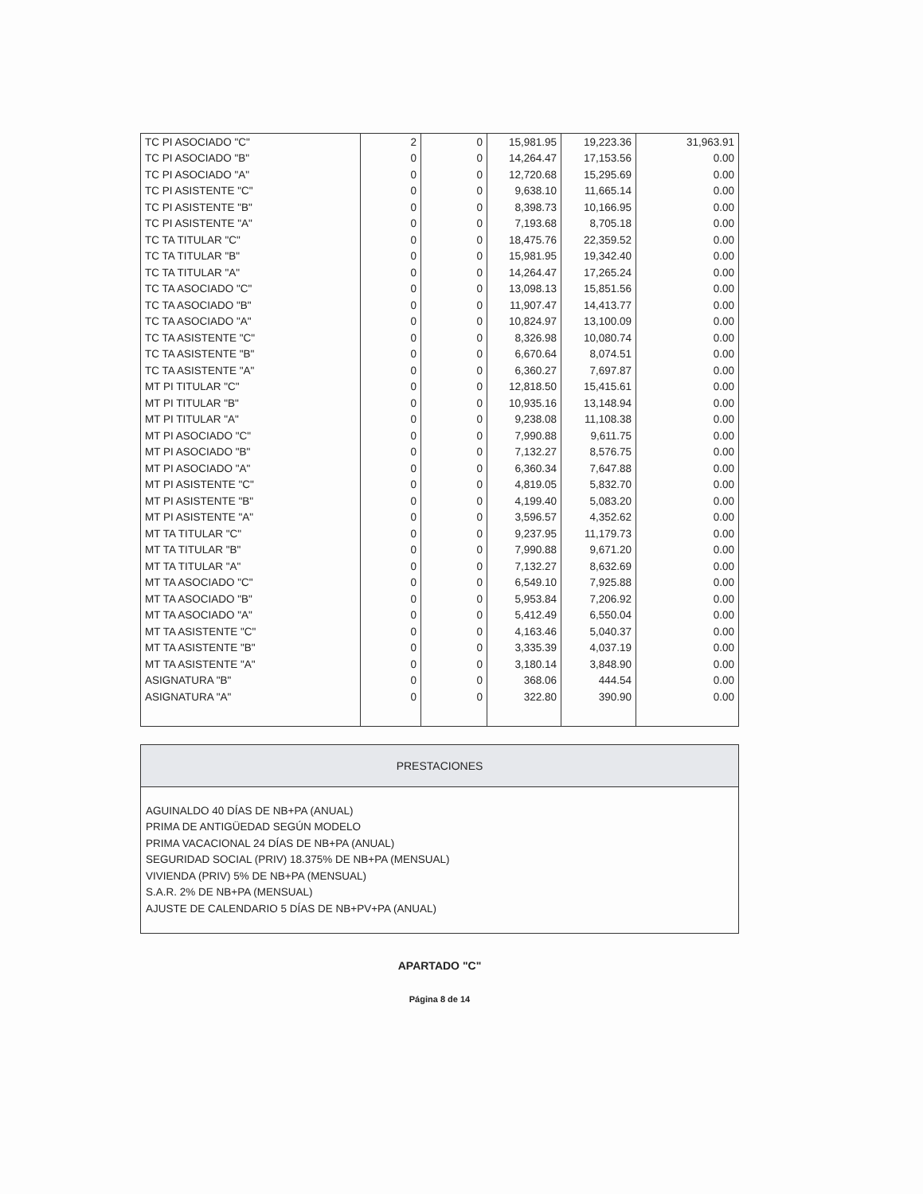| TC PI ASOCIADO "C" | 2 | 0 | 15,981.95 | 19,223.36 | 31,963.91 |
| TC PI ASOCIADO "B" | 0 | 0 | 14,264.47 | 17,153.56 | 0.00 |
| TC PI ASOCIADO "A" | 0 | 0 | 12,720.68 | 15,295.69 | 0.00 |
| TC PI ASISTENTE "C" | 0 | 0 | 9,638.10 | 11,665.14 | 0.00 |
| TC PI ASISTENTE "B" | 0 | 0 | 8,398.73 | 10,166.95 | 0.00 |
| TC PI ASISTENTE "A" | 0 | 0 | 7,193.68 | 8,705.18 | 0.00 |
| TC TA TITULAR "C" | 0 | 0 | 18,475.76 | 22,359.52 | 0.00 |
| TC TA TITULAR "B" | 0 | 0 | 15,981.95 | 19,342.40 | 0.00 |
| TC TA TITULAR "A" | 0 | 0 | 14,264.47 | 17,265.24 | 0.00 |
| TC TA ASOCIADO "C" | 0 | 0 | 13,098.13 | 15,851.56 | 0.00 |
| TC TA ASOCIADO "B" | 0 | 0 | 11,907.47 | 14,413.77 | 0.00 |
| TC TA ASOCIADO "A" | 0 | 0 | 10,824.97 | 13,100.09 | 0.00 |
| TC TA ASISTENTE "C" | 0 | 0 | 8,326.98 | 10,080.74 | 0.00 |
| TC TA ASISTENTE "B" | 0 | 0 | 6,670.64 | 8,074.51 | 0.00 |
| TC TA ASISTENTE "A" | 0 | 0 | 6,360.27 | 7,697.87 | 0.00 |
| MT PI TITULAR "C" | 0 | 0 | 12,818.50 | 15,415.61 | 0.00 |
| MT PI TITULAR "B" | 0 | 0 | 10,935.16 | 13,148.94 | 0.00 |
| MT PI TITULAR "A" | 0 | 0 | 9,238.08 | 11,108.38 | 0.00 |
| MT PI ASOCIADO "C" | 0 | 0 | 7,990.88 | 9,611.75 | 0.00 |
| MT PI ASOCIADO "B" | 0 | 0 | 7,132.27 | 8,576.75 | 0.00 |
| MT PI ASOCIADO "A" | 0 | 0 | 6,360.34 | 7,647.88 | 0.00 |
| MT PI ASISTENTE "C" | 0 | 0 | 4,819.05 | 5,832.70 | 0.00 |
| MT PI ASISTENTE "B" | 0 | 0 | 4,199.40 | 5,083.20 | 0.00 |
| MT PI ASISTENTE "A" | 0 | 0 | 3,596.57 | 4,352.62 | 0.00 |
| MT TA TITULAR "C" | 0 | 0 | 9,237.95 | 11,179.73 | 0.00 |
| MT TA TITULAR "B" | 0 | 0 | 7,990.88 | 9,671.20 | 0.00 |
| MT TA TITULAR "A" | 0 | 0 | 7,132.27 | 8,632.69 | 0.00 |
| MT TA ASOCIADO "C" | 0 | 0 | 6,549.10 | 7,925.88 | 0.00 |
| MT TA ASOCIADO "B" | 0 | 0 | 5,953.84 | 7,206.92 | 0.00 |
| MT TA ASOCIADO "A" | 0 | 0 | 5,412.49 | 6,550.04 | 0.00 |
| MT TA ASISTENTE "C" | 0 | 0 | 4,163.46 | 5,040.37 | 0.00 |
| MT TA ASISTENTE "B" | 0 | 0 | 3,335.39 | 4,037.19 | 0.00 |
| MT TA ASISTENTE "A" | 0 | 0 | 3,180.14 | 3,848.90 | 0.00 |
| ASIGNATURA "B" | 0 | 0 | 368.06 | 444.54 | 0.00 |
| ASIGNATURA "A" | 0 | 0 | 322.80 | 390.90 | 0.00 |
PRESTACIONES
AGUINALDO 40 DÍAS DE NB+PA (ANUAL)
PRIMA DE ANTIGÜEDAD SEGÚN MODELO
PRIMA VACACIONAL 24 DÍAS DE NB+PA (ANUAL)
SEGURIDAD SOCIAL (PRIV) 18.375% DE NB+PA (MENSUAL)
VIVIENDA (PRIV) 5% DE NB+PA (MENSUAL)
S.A.R. 2% DE NB+PA (MENSUAL)
AJUSTE DE CALENDARIO 5 DÍAS DE NB+PV+PA (ANUAL)
APARTADO "C"
Página 8 de 14